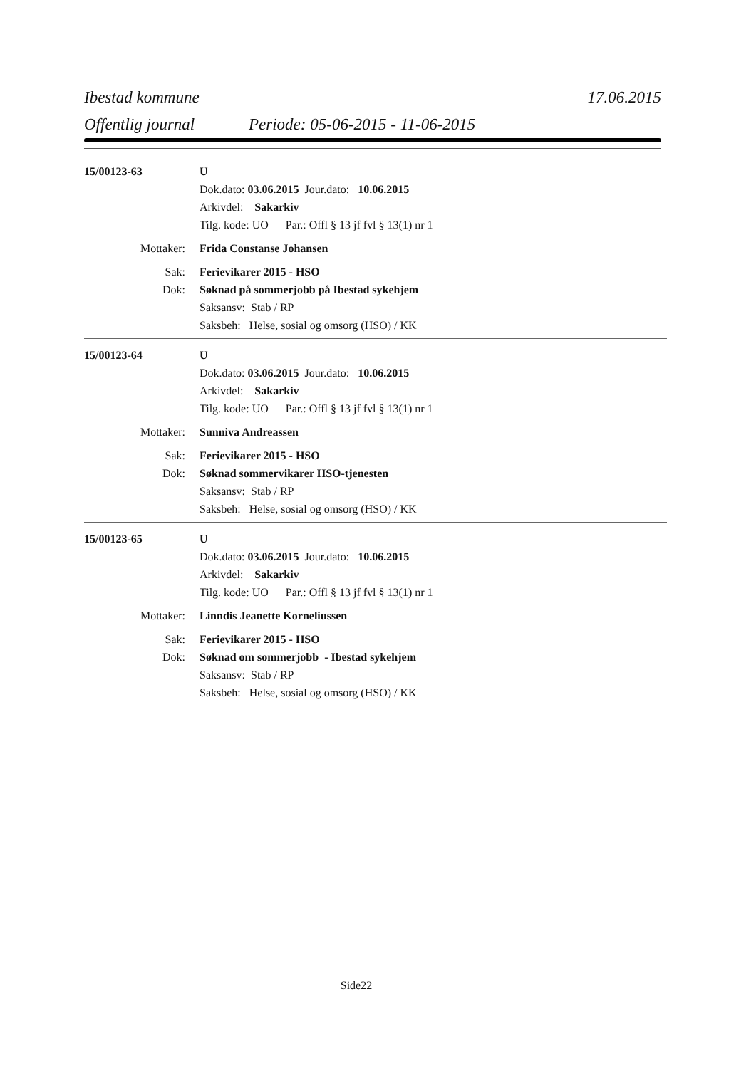Ibestad kommune 17.06.2015
Offentlig journal Periode: 05-06-2015 - 11-06-2015
15/00123-63 U
Dok.dato: 03.06.2015 Jour.dato: 10.06.2015
Arkivdel: Sakarkiv
Tilg. kode: UO Par.: Offl § 13 jf fvl § 13(1) nr 1
Mottaker: Frida Constanse Johansen
Sak: Ferievikarer 2015 - HSO
Dok: Søknad på sommerjobb på Ibestad sykehjem
Saksansv: Stab / RP
Saksbeh: Helse, sosial og omsorg (HSO) / KK
15/00123-64 U
Dok.dato: 03.06.2015 Jour.dato: 10.06.2015
Arkivdel: Sakarkiv
Tilg. kode: UO Par.: Offl § 13 jf fvl § 13(1) nr 1
Mottaker: Sunniva Andreassen
Sak: Ferievikarer 2015 - HSO
Dok: Søknad sommervikarer HSO-tjenesten
Saksansv: Stab / RP
Saksbeh: Helse, sosial og omsorg (HSO) / KK
15/00123-65 U
Dok.dato: 03.06.2015 Jour.dato: 10.06.2015
Arkivdel: Sakarkiv
Tilg. kode: UO Par.: Offl § 13 jf fvl § 13(1) nr 1
Mottaker: Linndis Jeanette Korneliussen
Sak: Ferievikarer 2015 - HSO
Dok: Søknad om sommerjobb - Ibestad sykehjem
Saksansv: Stab / RP
Saksbeh: Helse, sosial og omsorg (HSO) / KK
Side22